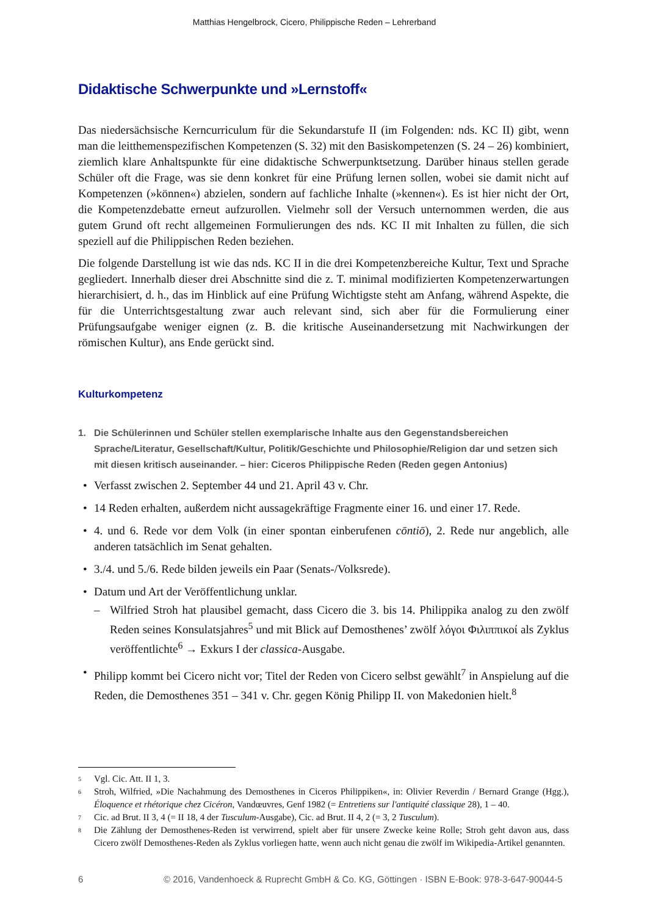Matthias Hengelbrock, Cicero, Philippische Reden – Lehrerband
Didaktische Schwerpunkte und »Lernstoff«
Das niedersächsische Kerncurriculum für die Sekundarstufe II (im Folgenden: nds. KC II) gibt, wenn man die leitthemenspezifischen Kompetenzen (S. 32) mit den Basiskompetenzen (S. 24 – 26) kombiniert, ziemlich klare Anhaltspunkte für eine didaktische Schwerpunktsetzung. Darüber hinaus stellen gerade Schüler oft die Frage, was sie denn konkret für eine Prüfung lernen sollen, wobei sie damit nicht auf Kompetenzen (»können«) abzielen, sondern auf fachliche Inhalte (»kennen«). Es ist hier nicht der Ort, die Kompetenzdebatte erneut aufzurollen. Vielmehr soll der Versuch unternommen werden, die aus gutem Grund oft recht allgemeinen Formulierungen des nds. KC II mit Inhalten zu füllen, die sich speziell auf die Philippischen Reden beziehen.
Die folgende Darstellung ist wie das nds. KC II in die drei Kompetenzbereiche Kultur, Text und Sprache gegliedert. Innerhalb dieser drei Abschnitte sind die z. T. minimal modifizierten Kompetenzerwartungen hierarchisiert, d. h., das im Hinblick auf eine Prüfung Wichtigste steht am Anfang, während Aspekte, die für die Unterrichtsgestaltung zwar auch relevant sind, sich aber für die Formulierung einer Prüfungsaufgabe weniger eignen (z. B. die kritische Auseinandersetzung mit Nachwirkungen der römischen Kultur), ans Ende gerückt sind.
Kulturkompetenz
1. Die Schülerinnen und Schüler stellen exemplarische Inhalte aus den Gegenstandsbereichen Sprache/Literatur, Gesellschaft/Kultur, Politik/Geschichte und Philosophie/Religion dar und setzen sich mit diesen kritisch auseinander. – hier: Ciceros Philippische Reden (Reden gegen Antonius)
• Verfasst zwischen 2. September 44 und 21. April 43 v. Chr.
• 14 Reden erhalten, außerdem nicht aussagekräftige Fragmente einer 16. und einer 17. Rede.
• 4. und 6. Rede vor dem Volk (in einer spontan einberufenen cōntiō), 2. Rede nur angeblich, alle anderen tatsächlich im Senat gehalten.
• 3./4. und 5./6. Rede bilden jeweils ein Paar (Senats-/Volksrede).
• Datum und Art der Veröffentlichung unklar.
– Wilfried Stroh hat plausibel gemacht, dass Cicero die 3. bis 14. Philippika analog zu den zwölf Reden seines Konsulatsjahres<sup>5</sup> und mit Blick auf Demosthenes’ zwölf λόγοι Φιλιππικοί als Zyklus veröffentlichte<sup>6</sup> → Exkurs I der classica-Ausgabe.
• Philipp kommt bei Cicero nicht vor; Titel der Reden von Cicero selbst gewählt<sup>7</sup> in Anspielung auf die Reden, die Demosthenes 351 – 341 v. Chr. gegen König Philipp II. von Makedonien hielt.<sup>8</sup>
<sup>5</sup>
Vgl. Cic. Att. II 1, 3.
<sup>6</sup>
Stroh, Wilfried, »Die Nachahmung des Demosthenes in Ciceros Philippiken«, in: Olivier Reverdin / Bernard Grange (Hgg.), Éloquence et rhétorique chez Cicéron, Vandœuvres, Genf 1982 (= Entretiens sur l'antiquité classique 28), 1 – 40.
<sup>7</sup>
Cic. ad Brut. II 3, 4 (= II 18, 4 der Tusculum-Ausgabe), Cic. ad Brut. II 4, 2 (= 3, 2 Tusculum).
<sup>8</sup>
Die Zählung der Demosthenes-Reden ist verwirrend, spielt aber für unsere Zwecke keine Rolle; Stroh geht davon aus, dass Cicero zwölf Demosthenes-Reden als Zyklus vorliegen hatte, wenn auch nicht genau die zwölf im Wikipedia-Artikel genannten.
6 © 2016, Vandenhoeck & Ruprecht GmbH & Co. KG, Göttingen · ISBN E-Book: 978-3-647-90044-5